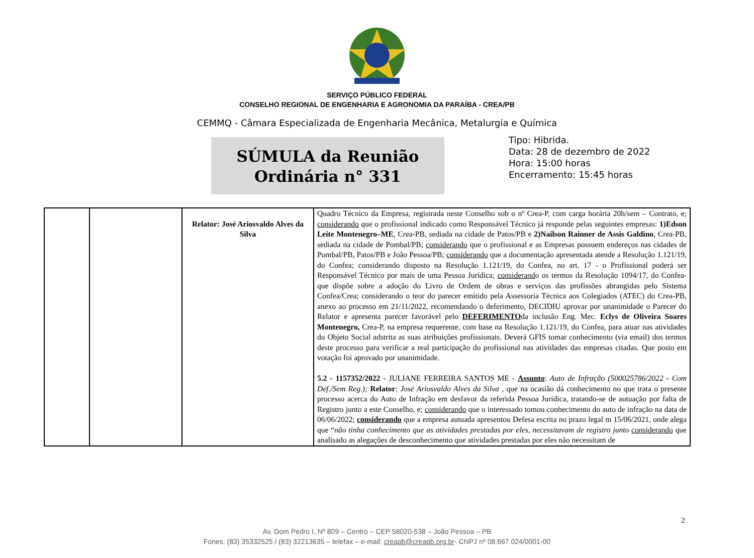SERVIÇO PÚBLICO FEDERAL
CONSELHO REGIONAL DE ENGENHARIA E AGRONOMIA DA PARAÍBA - CREA/PB
CEMMQ - Câmara Especializada de Engenharia Mecânica, Metalurgia e Química
SÚMULA da Reunião
Ordinária n° 331
Tipo: Hibrida.
Data: 28 de dezembro de 2022
Hora: 15:00 horas
Encerramento: 15:45 horas
| | | Relator: José Ariosvaldo Alves da Silva | Quadro Técnico da Empresa, registrada neste Conselho sob o nº Crea-P, com carga horária 20h/sem – Contrato, e; considerando que o profissional indicado como Responsável Técnico já responde pelas seguintes empresas: 1)Edson Leite Montenegro–ME , Crea-PB, sediada na cidade de Patos/PB e 2)Nailson Rainner de Assis Galdino , Crea-PB, sediada na cidade de Pombal/PB; considerando que o profissional e as Empresas possuem endereços nas cidades de Pombal/PB, Patos/PB e João Pessoa/PB; considerando que a documentação apresentada atende a Resolução 1.121/19, do Confea; considerando disposto na Resolução 1.121/19, do Confea, no art. 17 - o Profissional poderá ser Responsável Técnico por mais de uma Pessoa Jurídica; considerand o os termos da Resolução 1094/17, do Confea- que dispõe sobre a adoção do Livro de Ordem de obras e serviços das profissões abrangidas pelo Sistema Confea/Crea; considerando o teor do parecer emitido pela Assessoria Técnica aos Colegiados (ATEC) do Crea-PB, anexo ao processo em 21/11/2022, recomendando o deferimento, DECIDIU aprovar por unanimidade o Parecer do Relator e apresenta parecer favorável pelo DEFERIMENTO da inclusão Eng. Mec. Eclys de Oliveira Soares Montenegro, Crea-P, na empresa requerente, com base na Resolução 1.121/19, do Confea, para atuar nas atividades do Objeto Social adstrita as suas atribuições profissionais. Deverá GFIS tomar conhecimento (via email) dos termos deste processo para verificar a real participação do profissional nas atividades das empresas citadas. Que posto em votação foi aprovado por unanimidade. 5.2 - 1157352/2022 - JULIANE FERREIRA SANTOS ME - Assunto : Auto de Infração (500025786/2022 - Com Def./Sem Reg.); Relator : José Ariosvaldo Alves da Silva , que na ocasião dá conhecimento no que trata o presente processo acerca do Auto de Infração em desfavor da referida Pessoa Jurídica, tratando-se de autuação por falta de Registro junto a este Conselho, e; considerando que o interessado tomou conhecimento do auto de infração na data de 06/06/2022; considerando que a empresa autuada apresentou Defesa escrita no prazo legal m 15/06/2021, onde alega que “ não tinha conhecimento que as atividades prestadas por eles, necessitavam de registro junto considerando que analisado as alegações de desconhecimento que atividades prestadas por eles não necessitam de |
2
Av. Dom Pedro I, Nº 809 – Centro – CEP 58020-538 – João Pessoa – PB
Fones: (83) 35332525 / (83) 32213635 – telefax – e-mail: creapb@creapb.org.br- CNPJ nº 08.667.024/0001-00